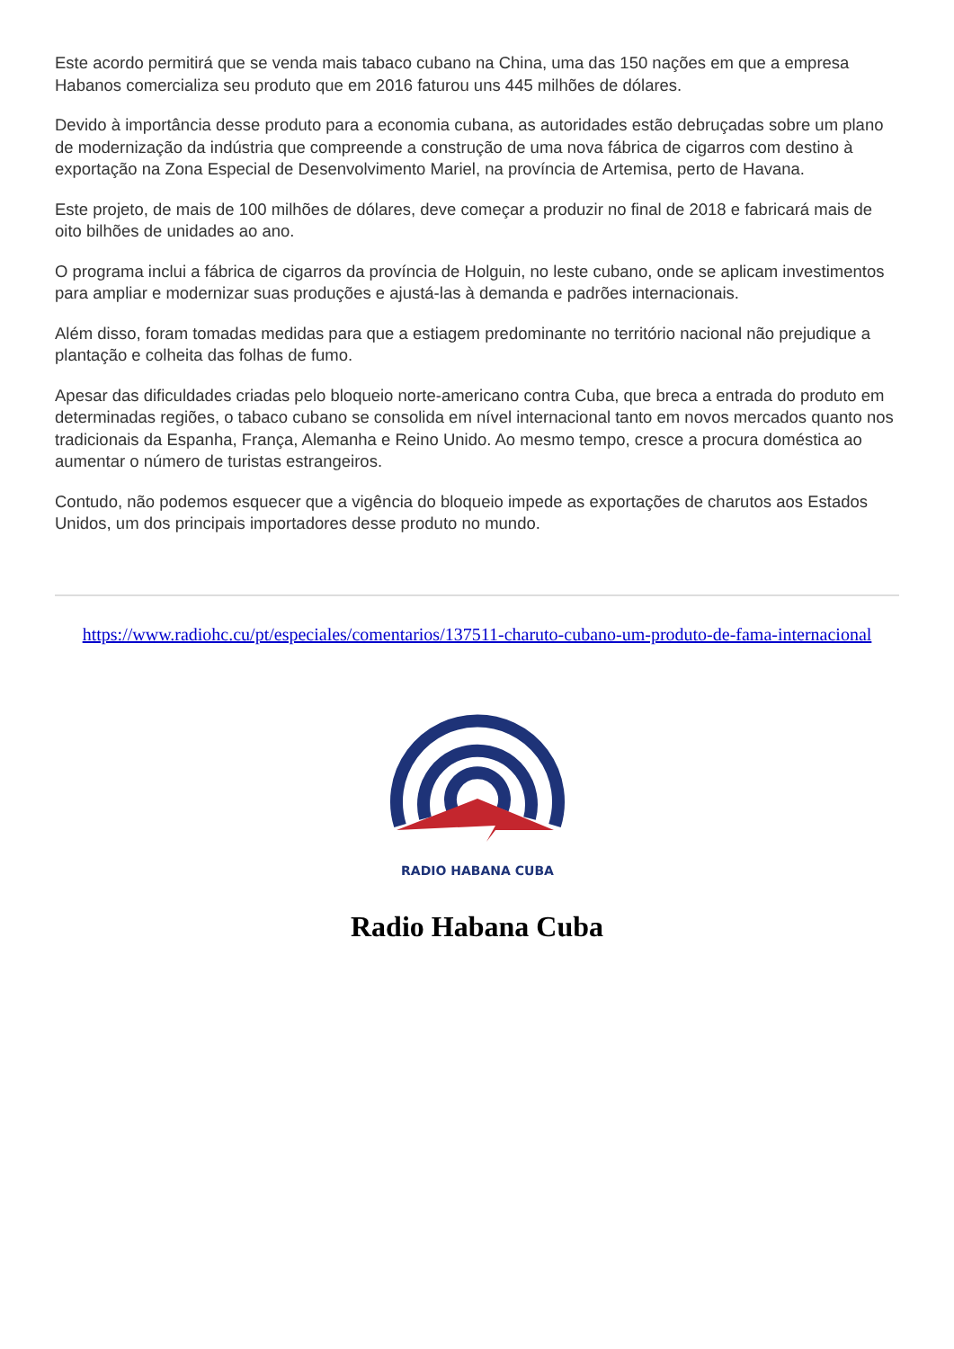Este acordo permitirá que se venda mais tabaco cubano na China, uma das 150 nações em que a empresa Habanos comercializa seu produto que em 2016 faturou uns 445 milhões de dólares.
Devido à importância desse produto para a economia cubana, as autoridades estão debruçadas sobre um plano de modernização da indústria que compreende a construção de uma nova fábrica de cigarros com destino à exportação na Zona Especial de Desenvolvimento Mariel, na província de Artemisa, perto de Havana.
Este projeto, de mais de 100 milhões de dólares, deve começar a produzir no final de 2018 e fabricará mais de oito bilhões de unidades ao ano.
O programa inclui a fábrica de cigarros da província de Holguin, no leste cubano, onde se aplicam investimentos para ampliar e modernizar suas produções e ajustá-las à demanda e padrões internacionais.
Além disso, foram tomadas medidas para que a estiagem predominante no território nacional não prejudique a plantação e colheita das folhas de fumo.
Apesar das dificuldades criadas pelo bloqueio norte-americano contra Cuba, que breca a entrada do produto em determinadas regiões, o tabaco cubano se consolida em nível internacional tanto em novos mercados quanto nos tradicionais da Espanha, França, Alemanha e Reino Unido. Ao mesmo tempo, cresce a procura doméstica ao aumentar o número de turistas estrangeiros.
Contudo, não podemos esquecer que a vigência do bloqueio impede as exportações de charutos aos Estados Unidos, um dos principais importadores desse produto no mundo.
https://www.radiohc.cu/pt/especiales/comentarios/137511-charuto-cubano-um-produto-de-fama-internacional
RADIO HABANA CUBA
Radio Habana Cuba